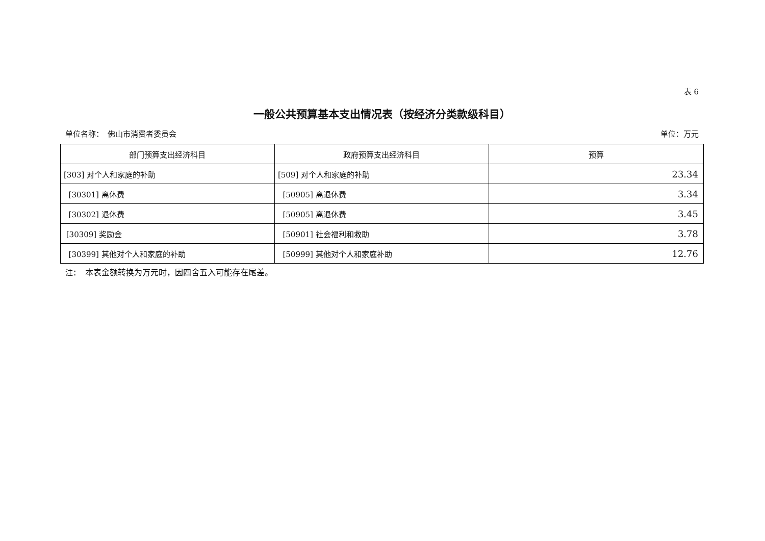表 6
一般公共预算基本支出情况表（按经济分类款级科目）
单位名称：　佛山市消费者委员会 单位：万元
| 部门预算支出经济科目 | 政府预算支出经济科目 | 预算 |
| --- | --- | --- |
| [303] 对个人和家庭的补助 | [509] 对个人和家庭的补助 | 23.34 |
| [30301] 离休费 | [50905] 离退休费 | 3.34 |
| [30302] 退休费 | [50905] 离退休费 | 3.45 |
| [30309] 奖励金 | [50901] 社会福利和救助 | 3.78 |
| [30399] 其他对个人和家庭的补助 | [50999] 其他对个人和家庭补助 | 12.76 |
注：　本表金额转换为万元时，因四舍五入可能存在尾差。